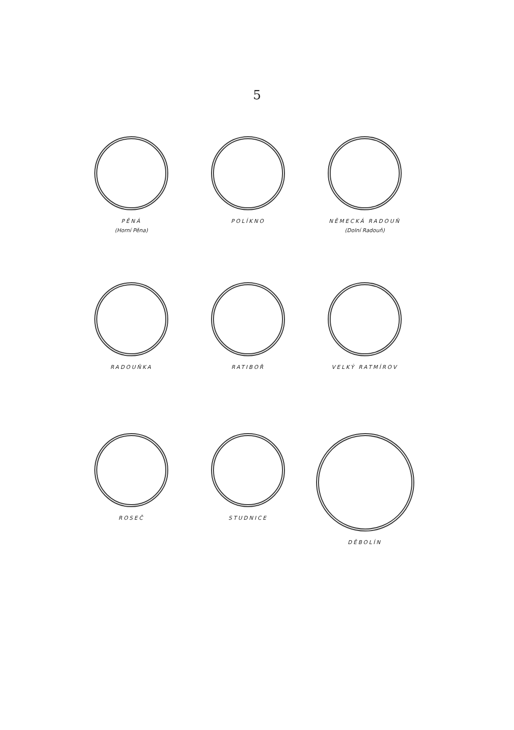5
PĚNÁ
(Horní Pěna)
POLÍKNO NĚMECKÁ RADOUŇ
(Dolní Radouň)
RADOUŇKA RATIBOŘ VELKÝ RATMÍROV
ROSEČ STUDNICE DĚBOLÍN